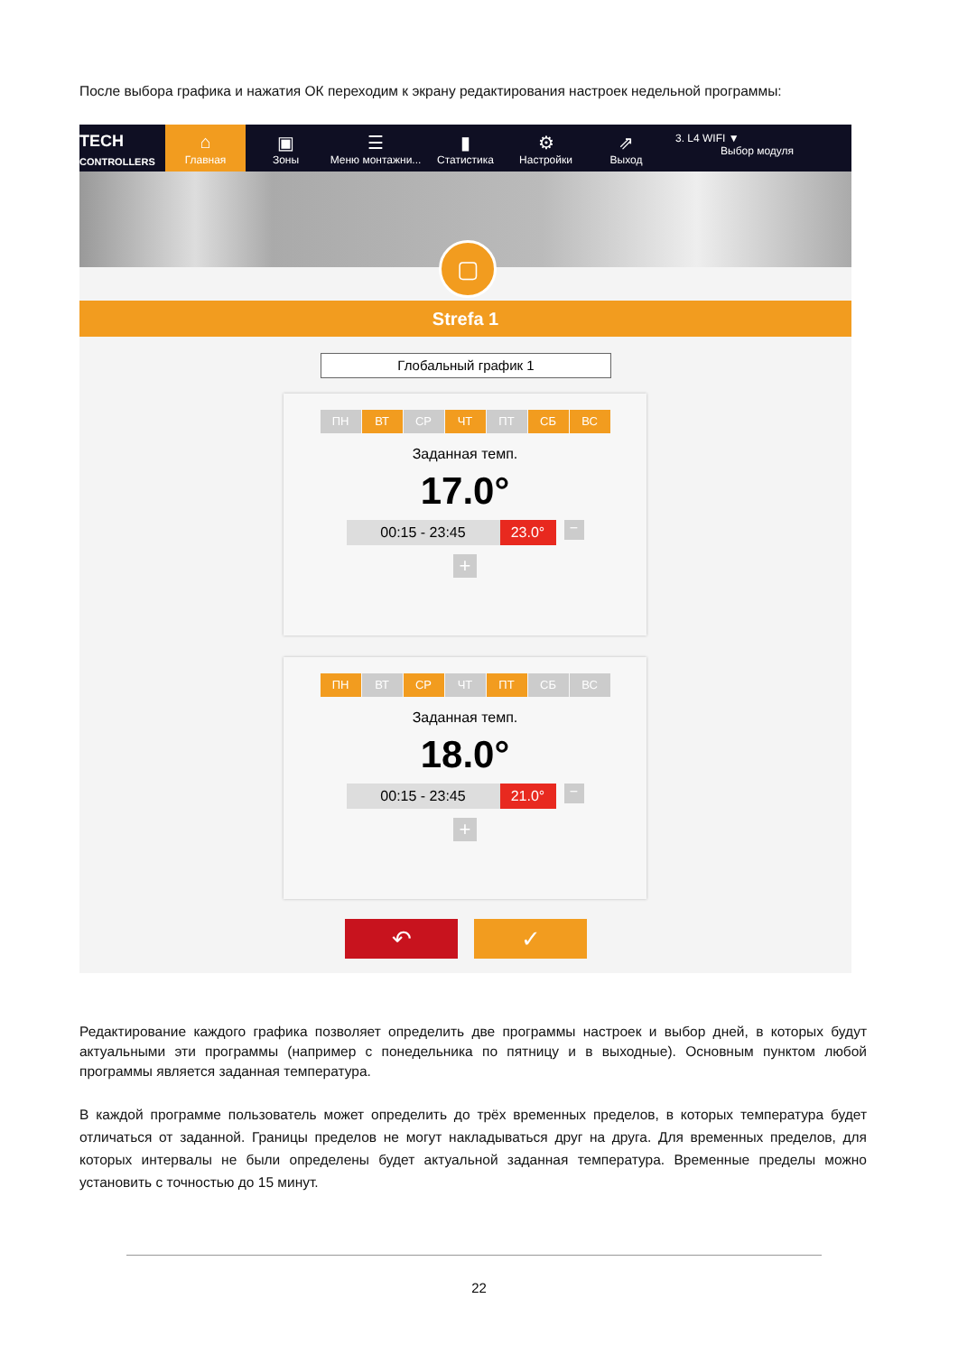После выбора графика и нажатия ОК переходим к экрану редактирования настроек недельной программы:
TECH
CONTROLLERS
⌂
Главная
▣
Зоны
☰
Меню монтажни...
▮
Статистика
⚙
Настройки
⇗
Выход
3. L4 WIFI ▼
Выбор модуля
▢
Strefa 1
Глобальный график 1
ПН ВТ СР ЧТ ПТ СБ ВС
Заданная темп.
17.0°
00:15 - 23:45 23.0° −
+
ПН ВТ СР ЧТ ПТ СБ ВС
Заданная темп.
18.0°
00:15 - 23:45 21.0° −
+
↶ ✓
Редактирование каждого графика позволяет определить две программы настроек и выбор дней, в которых будут актуальными эти программы (например с понедельника по пятницу и в выходные). Основным пунктом любой программы является заданная температура.
В каждой программе пользователь может определить до трёх временных пределов, в которых температура будет отличаться от заданной. Границы пределов не могут накладываться друг на друга. Для временных пределов, для которых интервалы не были определены будет актуальной заданная температура. Временные пределы можно установить с точностью до 15 минут.
22